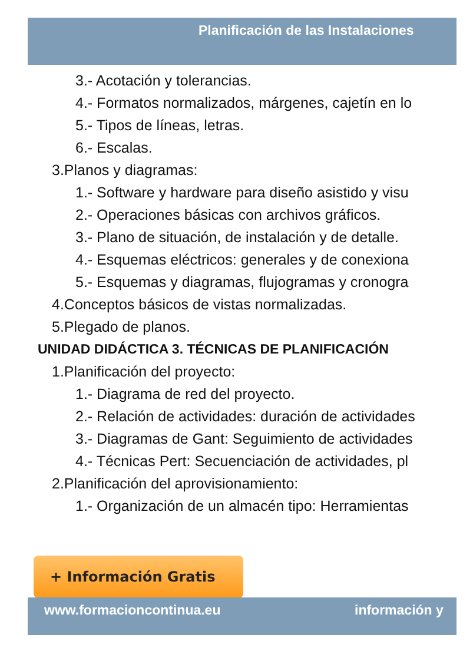Planificación de las Instalaciones
3.- Acotación y tolerancias.
4.- Formatos normalizados, márgenes, cajetín en lo
5.- Tipos de líneas, letras.
6.- Escalas.
3.Planos y diagramas:
1.- Software y hardware para diseño asistido y visu
2.- Operaciones básicas con archivos gráficos.
3.- Plano de situación, de instalación y de detalle.
4.- Esquemas eléctricos: generales y de conexiona
5.- Esquemas y diagramas, flujogramas y cronogra
4.Conceptos básicos de vistas normalizadas.
5.Plegado de planos.
UNIDAD DIDÁCTICA 3. TÉCNICAS DE PLANIFICACIÓN
1.Planificación del proyecto:
1.- Diagrama de red del proyecto.
2.- Relación de actividades: duración de actividades
3.- Diagramas de Gant: Seguimiento de actividades
4.- Técnicas Pert: Secuenciación de actividades, pl
2.Planificación del aprovisionamiento:
1.- Organización de un almacén tipo: Herramientas
+ Información Gratis
www.formacioncontinua.eu información y